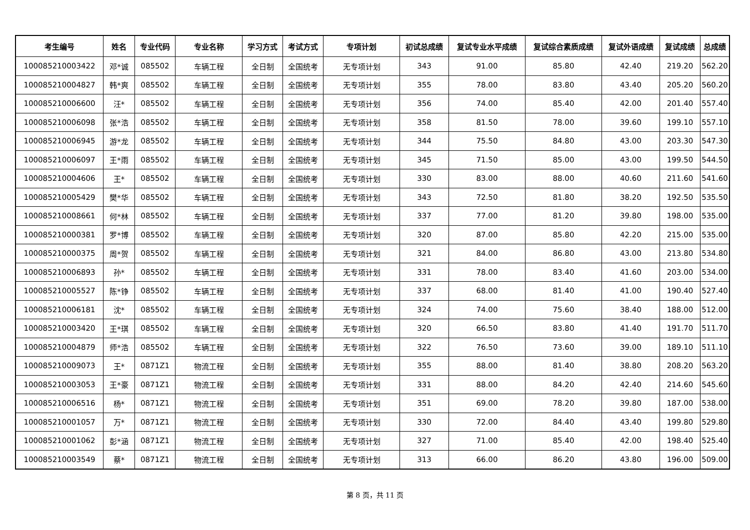| 考生编号 | 姓名 | 专业代码 | 专业名称 | 学习方式 | 考试方式 | 专项计划 | 初试总成绩 | 复试专业水平成绩 | 复试综合素质成绩 | 复试外语成绩 | 复试成绩 | 总成绩 |
| --- | --- | --- | --- | --- | --- | --- | --- | --- | --- | --- | --- | --- |
| 100085210003422 | 邓*诚 | 085502 | 车辆工程 | 全日制 | 全国统考 | 无专项计划 | 343 | 91.00 | 85.80 | 42.40 | 219.20 | 562.20 |
| 100085210004827 | 韩*爽 | 085502 | 车辆工程 | 全日制 | 全国统考 | 无专项计划 | 355 | 78.00 | 83.80 | 43.40 | 205.20 | 560.20 |
| 100085210006600 | 汪* | 085502 | 车辆工程 | 全日制 | 全国统考 | 无专项计划 | 356 | 74.00 | 85.40 | 42.00 | 201.40 | 557.40 |
| 100085210006098 | 张*浩 | 085502 | 车辆工程 | 全日制 | 全国统考 | 无专项计划 | 358 | 81.50 | 78.00 | 39.60 | 199.10 | 557.10 |
| 100085210006945 | 游*龙 | 085502 | 车辆工程 | 全日制 | 全国统考 | 无专项计划 | 344 | 75.50 | 84.80 | 43.00 | 203.30 | 547.30 |
| 100085210006097 | 王*雨 | 085502 | 车辆工程 | 全日制 | 全国统考 | 无专项计划 | 345 | 71.50 | 85.00 | 43.00 | 199.50 | 544.50 |
| 100085210004606 | 王* | 085502 | 车辆工程 | 全日制 | 全国统考 | 无专项计划 | 330 | 83.00 | 88.00 | 40.60 | 211.60 | 541.60 |
| 100085210005429 | 樊*华 | 085502 | 车辆工程 | 全日制 | 全国统考 | 无专项计划 | 343 | 72.50 | 81.80 | 38.20 | 192.50 | 535.50 |
| 100085210008661 | 何*林 | 085502 | 车辆工程 | 全日制 | 全国统考 | 无专项计划 | 337 | 77.00 | 81.20 | 39.80 | 198.00 | 535.00 |
| 100085210000381 | 罗*博 | 085502 | 车辆工程 | 全日制 | 全国统考 | 无专项计划 | 320 | 87.00 | 85.80 | 42.20 | 215.00 | 535.00 |
| 100085210000375 | 周*贺 | 085502 | 车辆工程 | 全日制 | 全国统考 | 无专项计划 | 321 | 84.00 | 86.80 | 43.00 | 213.80 | 534.80 |
| 100085210006893 | 孙* | 085502 | 车辆工程 | 全日制 | 全国统考 | 无专项计划 | 331 | 78.00 | 83.40 | 41.60 | 203.00 | 534.00 |
| 100085210005527 | 陈*铮 | 085502 | 车辆工程 | 全日制 | 全国统考 | 无专项计划 | 337 | 68.00 | 81.40 | 41.00 | 190.40 | 527.40 |
| 100085210006181 | 沈* | 085502 | 车辆工程 | 全日制 | 全国统考 | 无专项计划 | 324 | 74.00 | 75.60 | 38.40 | 188.00 | 512.00 |
| 100085210003420 | 王*琪 | 085502 | 车辆工程 | 全日制 | 全国统考 | 无专项计划 | 320 | 66.50 | 83.80 | 41.40 | 191.70 | 511.70 |
| 100085210004879 | 师*浩 | 085502 | 车辆工程 | 全日制 | 全国统考 | 无专项计划 | 322 | 76.50 | 73.60 | 39.00 | 189.10 | 511.10 |
| 100085210009073 | 王* | 0871Z1 | 物流工程 | 全日制 | 全国统考 | 无专项计划 | 355 | 88.00 | 81.40 | 38.80 | 208.20 | 563.20 |
| 100085210003053 | 王*豪 | 0871Z1 | 物流工程 | 全日制 | 全国统考 | 无专项计划 | 331 | 88.00 | 84.20 | 42.40 | 214.60 | 545.60 |
| 100085210006516 | 杨* | 0871Z1 | 物流工程 | 全日制 | 全国统考 | 无专项计划 | 351 | 69.00 | 78.20 | 39.80 | 187.00 | 538.00 |
| 100085210001057 | 万* | 0871Z1 | 物流工程 | 全日制 | 全国统考 | 无专项计划 | 330 | 72.00 | 84.40 | 43.40 | 199.80 | 529.80 |
| 100085210001062 | 彭*涵 | 0871Z1 | 物流工程 | 全日制 | 全国统考 | 无专项计划 | 327 | 71.00 | 85.40 | 42.00 | 198.40 | 525.40 |
| 100085210003549 | 蔡* | 0871Z1 | 物流工程 | 全日制 | 全国统考 | 无专项计划 | 313 | 66.00 | 86.20 | 43.80 | 196.00 | 509.00 |
第 8 页，共 11 页